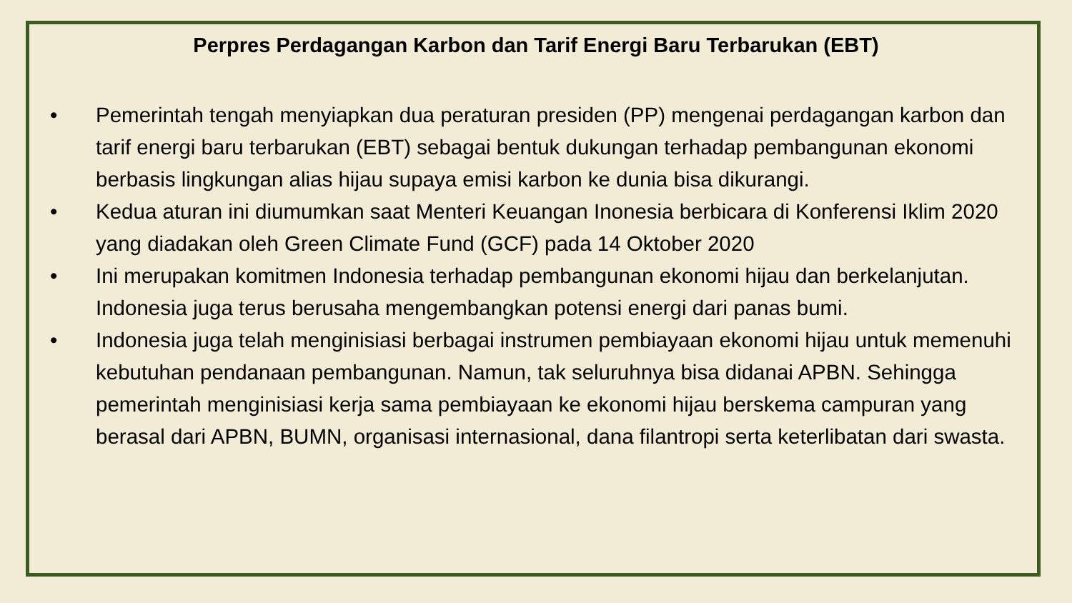Perpres Perdagangan Karbon dan Tarif Energi Baru Terbarukan (EBT)
• Pemerintah tengah menyiapkan dua peraturan presiden (PP) mengenai perdagangan karbon dan tarif energi baru terbarukan (EBT) sebagai bentuk dukungan terhadap pembangunan ekonomi berbasis lingkungan alias hijau supaya emisi karbon ke dunia bisa dikurangi.
• Kedua aturan ini diumumkan saat Menteri Keuangan Inonesia berbicara di Konferensi Iklim 2020 yang diadakan oleh Green Climate Fund (GCF) pada 14 Oktober 2020
• Ini merupakan komitmen Indonesia terhadap pembangunan ekonomi hijau dan berkelanjutan. Indonesia juga terus berusaha mengembangkan potensi energi dari panas bumi.
• Indonesia juga telah menginisiasi berbagai instrumen pembiayaan ekonomi hijau untuk memenuhi kebutuhan pendanaan pembangunan. Namun, tak seluruhnya bisa didanai APBN. Sehingga pemerintah menginisiasi kerja sama pembiayaan ke ekonomi hijau berskema campuran yang berasal dari APBN, BUMN, organisasi internasional, dana filantropi serta keterlibatan dari swasta.